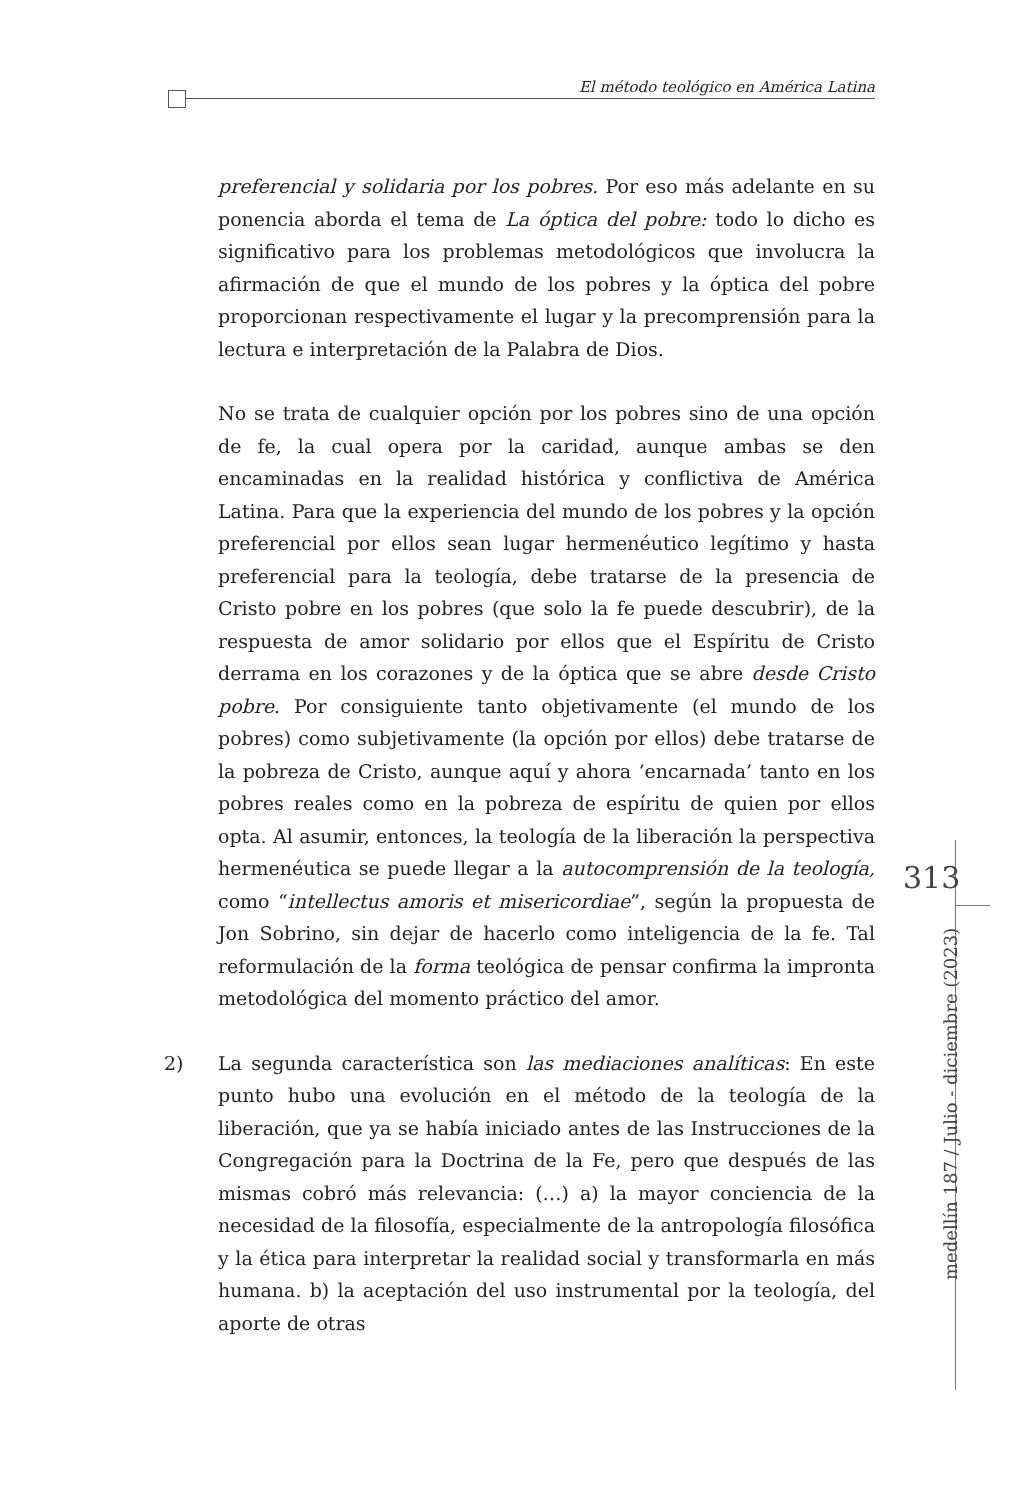El método teológico en América Latina
preferencial y solidaria por los pobres. Por eso más adelante en su ponencia aborda el tema de La óptica del pobre: todo lo dicho es significativo para los problemas metodológicos que involucra la afirmación de que el mundo de los pobres y la óptica del pobre proporcionan respectivamente el lugar y la precomprensión para la lectura e interpretación de la Palabra de Dios.
No se trata de cualquier opción por los pobres sino de una opción de fe, la cual opera por la caridad, aunque ambas se den encaminadas en la realidad histórica y conflictiva de América Latina. Para que la experiencia del mundo de los pobres y la opción preferencial por ellos sean lugar hermenéutico legítimo y hasta preferencial para la teología, debe tratarse de la presencia de Cristo pobre en los pobres (que solo la fe puede descubrir), de la respuesta de amor solidario por ellos que el Espíritu de Cristo derrama en los corazones y de la óptica que se abre desde Cristo pobre. Por consiguiente tanto objetivamente (el mundo de los pobres) como subjetivamente (la opción por ellos) debe tratarse de la pobreza de Cristo, aunque aquí y ahora ‘encarnada’ tanto en los pobres reales como en la pobreza de espíritu de quien por ellos opta. Al asumir, entonces, la teología de la liberación la perspectiva hermenéutica se puede llegar a la autocomprensión de la teología, como “intellectus amoris et misericordiae”, según la propuesta de Jon Sobrino, sin dejar de hacerlo como inteligencia de la fe. Tal reformulación de la forma teológica de pensar confirma la impronta metodológica del momento práctico del amor.
2) La segunda característica son las mediaciones analíticas: En este punto hubo una evolución en el método de la teología de la liberación, que ya se había iniciado antes de las Instrucciones de la Congregación para la Doctrina de la Fe, pero que después de las mismas cobró más relevancia: (…) a) la mayor conciencia de la necesidad de la filosofía, especialmente de la antropología filosófica y la ética para interpretar la realidad social y transformarla en más humana. b) la aceptación del uso instrumental por la teología, del aporte de otras
313
medellín 187 / Julio - diciembre (2023)